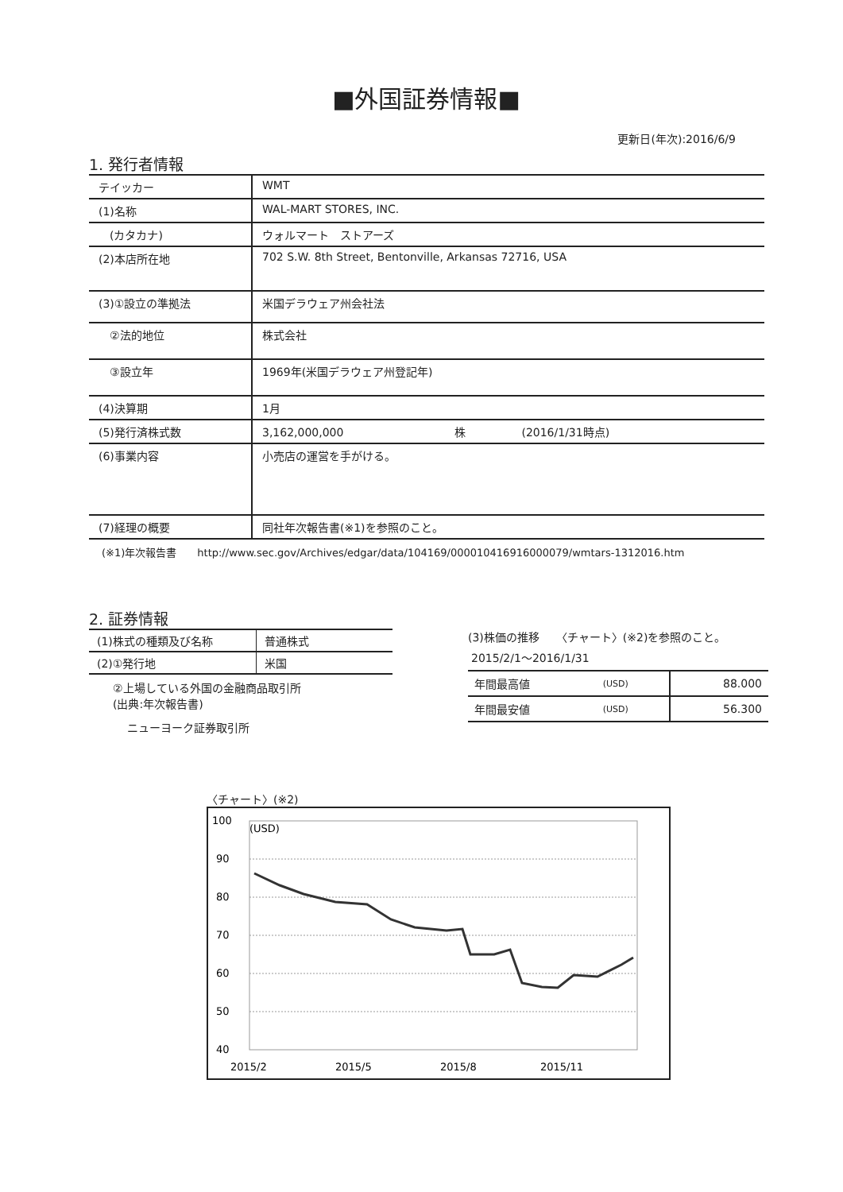■外国証券情報■
更新日(年次):2016/6/9
1. 発行者情報
| テイッカー | WMT |
| (1)名称 | WAL-MART STORES, INC. |
| (カタカナ) | ウォルマート ストアーズ |
| (2)本店所在地 | 702 S.W. 8th Street, Bentonville, Arkansas 72716, USA |
| (3)①設立の準拠法 | 米国デラウェア州会社法 |
| ②法的地位 | 株式会社 |
| ③設立年 | 1969年(米国デラウェア州登記年) |
| (4)決算期 | 1月 |
| (5)発行済株式数 | 3,162,000,000 株 (2016/1/31時点) |
| (6)事業内容 | 小売店の運営を手がける。 |
| (7)経理の概要 | 同社年次報告書(※1)を参照のこと。 |
(※1)年次報告書　　http://www.sec.gov/Archives/edgar/data/104169/000010416916000079/wmtars-1312016.htm
2. 証券情報
| (1)株式の種類及び名称 | 普通株式 |
| (2)①発行地 | 米国 |
②上場している外国の金融商品取引所
(出典:年次報告書)
ニューヨーク証券取引所
(3)株価の推移　　〈チャート〉(※2)を参照のこと。
2015/2/1〜2016/1/31
| 年間最高値 | (USD) | 88.000 |
| 年間最安値 | (USD) | 56.300 |
〈チャート〉(※2)
100
90
80
70
60
50
40
(USD)
2015/2
2015/5
2015/8
2015/11